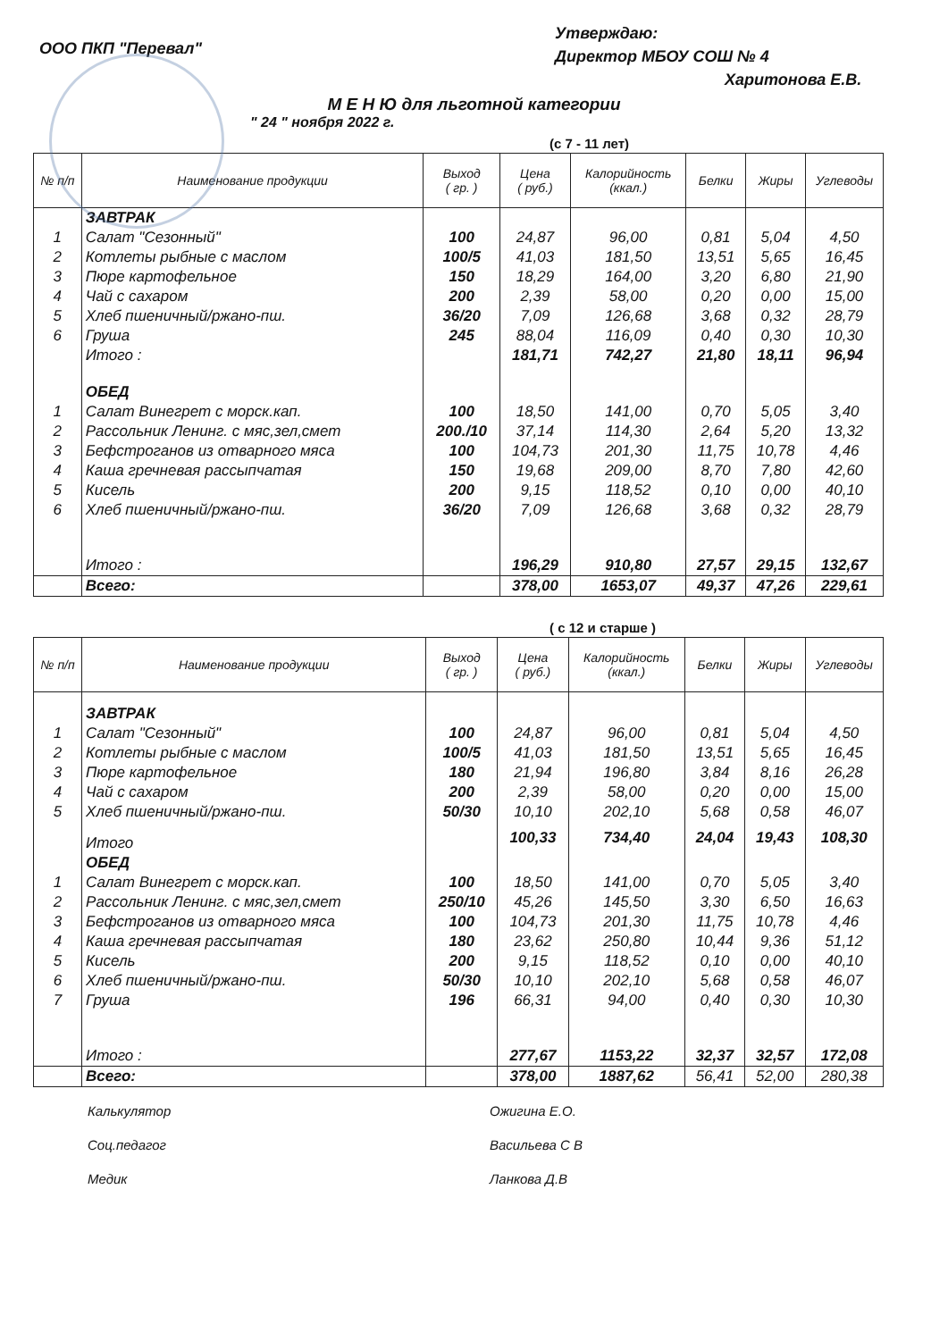ООО ПКП "Перевал"
Утверждаю:
Директор МБОУ СОШ № 4
Харитонова Е.В.
М Е Н Ю для льготной категории
" 24 " ноября 2022 г.
(с 7 - 11 лет)
| № п/п | Наименование продукции | Выход ( гр. ) | Цена ( руб.) | Калорийность (ккал.) | Белки | Жиры | Углеводы |
| --- | --- | --- | --- | --- | --- | --- | --- |
| | ЗАВТРАК | | | | | | |
| 1 | Салат "Сезонный" | 100 | 24,87 | 96,00 | 0,81 | 5,04 | 4,50 |
| 2 | Котлеты рыбные с маслом | 100/5 | 41,03 | 181,50 | 13,51 | 5,65 | 16,45 |
| 3 | Пюре картофельное | 150 | 18,29 | 164,00 | 3,20 | 6,80 | 21,90 |
| 4 | Чай с сахаром | 200 | 2,39 | 58,00 | 0,20 | 0,00 | 15,00 |
| 5 | Хлеб пшеничный/ржано-пш. | 36/20 | 7,09 | 126,68 | 3,68 | 0,32 | 28,79 |
| 6 | Груша | 245 | 88,04 | 116,09 | 0,40 | 0,30 | 10,30 |
| | Итого : | | 181,71 | 742,27 | 21,80 | 18,11 | 96,94 |
| | ОБЕД | | | | | | |
| 1 | Салат Винегрет с морск.кап. | 100 | 18,50 | 141,00 | 0,70 | 5,05 | 3,40 |
| 2 | Рассольник Ленинг. с мяс,зел,смет | 200./10 | 37,14 | 114,30 | 2,64 | 5,20 | 13,32 |
| 3 | Бефстроганов из отварного мяса | 100 | 104,73 | 201,30 | 11,75 | 10,78 | 4,46 |
| 4 | Каша гречневая рассыпчатая | 150 | 19,68 | 209,00 | 8,70 | 7,80 | 42,60 |
| 5 | Кисель | 200 | 9,15 | 118,52 | 0,10 | 0,00 | 40,10 |
| 6 | Хлеб пшеничный/ржано-пш. | 36/20 | 7,09 | 126,68 | 3,68 | 0,32 | 28,79 |
| | Итого : | | 196,29 | 910,80 | 27,57 | 29,15 | 132,67 |
| | Всего: | | 378,00 | 1653,07 | 49,37 | 47,26 | 229,61 |
( с 12 и старше )
| № п/п | Наименование продукции | Выход ( гр. ) | Цена ( руб.) | Калорийность (ккал.) | Белки | Жиры | Углеводы |
| --- | --- | --- | --- | --- | --- | --- | --- |
| | ЗАВТРАК | | | | | | |
| 1 | Салат "Сезонный" | 100 | 24,87 | 96,00 | 0,81 | 5,04 | 4,50 |
| 2 | Котлеты рыбные с маслом | 100/5 | 41,03 | 181,50 | 13,51 | 5,65 | 16,45 |
| 3 | Пюре картофельное | 180 | 21,94 | 196,80 | 3,84 | 8,16 | 26,28 |
| 4 | Чай с сахаром | 200 | 2,39 | 58,00 | 0,20 | 0,00 | 15,00 |
| 5 | Хлеб пшеничный/ржано-пш. | 50/30 | 10,10 | 202,10 | 5,68 | 0,58 | 46,07 |
| | Итого | | 100,33 | 734,40 | 24,04 | 19,43 | 108,30 |
| | ОБЕД | | | | | | |
| 1 | Салат Винегрет с морск.кап. | 100 | 18,50 | 141,00 | 0,70 | 5,05 | 3,40 |
| 2 | Рассольник Ленинг. с мяс,зел,смет | 250/10 | 45,26 | 145,50 | 3,30 | 6,50 | 16,63 |
| 3 | Бефстроганов из отварного мяса | 100 | 104,73 | 201,30 | 11,75 | 10,78 | 4,46 |
| 4 | Каша гречневая рассыпчатая | 180 | 23,62 | 250,80 | 10,44 | 9,36 | 51,12 |
| 5 | Кисель | 200 | 9,15 | 118,52 | 0,10 | 0,00 | 40,10 |
| 6 | Хлеб пшеничный/ржано-пш. | 50/30 | 10,10 | 202,10 | 5,68 | 0,58 | 46,07 |
| 7 | Груша | 196 | 66,31 | 94,00 | 0,40 | 0,30 | 10,30 |
| | Итого : | | 277,67 | 1153,22 | 32,37 | 32,57 | 172,08 |
| | Всего: | | 378,00 | 1887,62 | 56,41 | 52,00 | 280,38 |
Калькулятор Ожигина Е.О.
Соц.педагог Васильева С В
Медик Ланкова Д.В